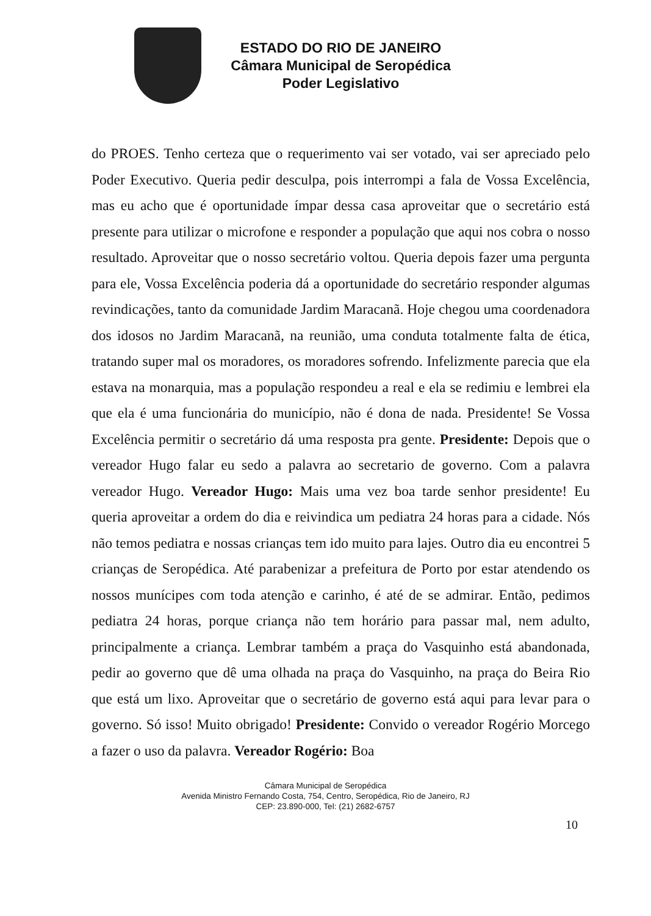ESTADO DO RIO DE JANEIRO
Câmara Municipal de Seropédica
Poder Legislativo
do PROES. Tenho certeza que o requerimento vai ser votado, vai ser apreciado pelo Poder Executivo. Queria pedir desculpa, pois interrompi a fala de Vossa Excelência, mas eu acho que é oportunidade ímpar dessa casa aproveitar que o secretário está presente para utilizar o microfone e responder a população que aqui nos cobra o nosso resultado. Aproveitar que o nosso secretário voltou. Queria depois fazer uma pergunta para ele, Vossa Excelência poderia dá a oportunidade do secretário responder algumas revindicações, tanto da comunidade Jardim Maracanã. Hoje chegou uma coordenadora dos idosos no Jardim Maracanã, na reunião, uma conduta totalmente falta de ética, tratando super mal os moradores, os moradores sofrendo. Infelizmente parecia que ela estava na monarquia, mas a população respondeu a real e ela se redimiu e lembrei ela que ela é uma funcionária do município, não é dona de nada. Presidente! Se Vossa Excelência permitir o secretário dá uma resposta pra gente. Presidente: Depois que o vereador Hugo falar eu sedo a palavra ao secretario de governo. Com a palavra vereador Hugo. Vereador Hugo: Mais uma vez boa tarde senhor presidente! Eu queria aproveitar a ordem do dia e reivindica um pediatra 24 horas para a cidade. Nós não temos pediatra e nossas crianças tem ido muito para lajes. Outro dia eu encontrei 5 crianças de Seropédica. Até parabenizar a prefeitura de Porto por estar atendendo os nossos munícipes com toda atenção e carinho, é até de se admirar. Então, pedimos pediatra 24 horas, porque criança não tem horário para passar mal, nem adulto, principalmente a criança. Lembrar também a praça do Vasquinho está abandonada, pedir ao governo que dê uma olhada na praça do Vasquinho, na praça do Beira Rio que está um lixo. Aproveitar que o secretário de governo está aqui para levar para o governo. Só isso! Muito obrigado! Presidente: Convido o vereador Rogério Morcego a fazer o uso da palavra. Vereador Rogério: Boa
Câmara Municipal de Seropédica
Avenida Ministro Fernando Costa, 754, Centro, Seropédica, Rio de Janeiro, RJ
CEP: 23.890-000, Tel: (21) 2682-6757
10